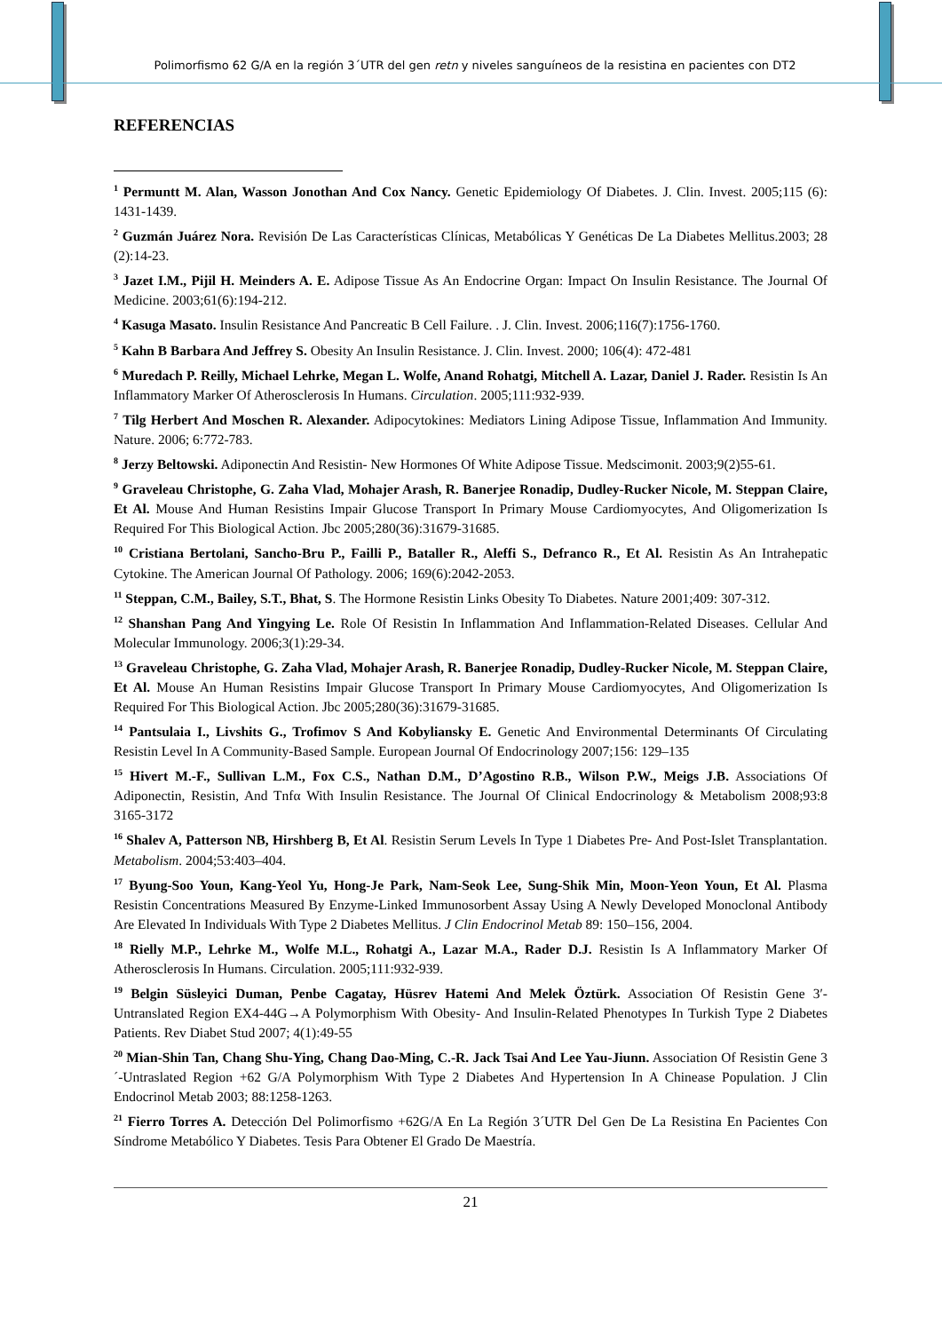Polimorfismo 62 G/A en la región 3´UTR del gen retn y niveles sanguíneos de la resistina en pacientes con DT2
REFERENCIAS
<sup>1</sup> Permuntt M. Alan, Wasson Jonothan And Cox Nancy. Genetic Epidemiology Of Diabetes. J. Clin. Invest. 2005;115 (6): 1431-1439.
<sup>2</sup> Guzmán Juárez Nora. Revisión De Las Características Clínicas, Metabólicas Y Genéticas De La Diabetes Mellitus.2003; 28 (2):14-23.
<sup>3</sup> Jazet I.M., Pijil H. Meinders A. E. Adipose Tissue As An Endocrine Organ: Impact On Insulin Resistance. The Journal Of Medicine. 2003;61(6):194-212.
<sup>4</sup> Kasuga Masato. Insulin Resistance And Pancreatic B Cell Failure. . J. Clin. Invest. 2006;116(7):1756-1760.
<sup>5</sup> Kahn B Barbara And Jeffrey S. Obesity An Insulin Resistance. J. Clin. Invest. 2000; 106(4): 472-481
<sup>6</sup> Muredach P. Reilly, Michael Lehrke, Megan L. Wolfe, Anand Rohatgi, Mitchell A. Lazar, Daniel J. Rader. Resistin Is An Inflammatory Marker Of Atherosclerosis In Humans. Circulation. 2005;111:932-939.
<sup>7</sup> Tilg Herbert And Moschen R. Alexander. Adipocytokines: Mediators Lining Adipose Tissue, Inflammation And Immunity. Nature. 2006; 6:772-783.
<sup>8</sup> Jerzy Beltowski. Adiponectin And Resistin- New Hormones Of White Adipose Tissue. Medscimonit. 2003;9(2)55-61.
<sup>9</sup> Graveleau Christophe, G. Zaha Vlad, Mohajer Arash, R. Banerjee Ronadip, Dudley-Rucker Nicole, M. Steppan Claire, Et Al. Mouse And Human Resistins Impair Glucose Transport In Primary Mouse Cardiomyocytes, And Oligomerization Is Required For This Biological Action. Jbc 2005;280(36):31679-31685.
<sup>10</sup> Cristiana Bertolani, Sancho-Bru P., Failli P., Bataller R., Aleffi S., Defranco R., Et Al. Resistin As An Intrahepatic Cytokine. The American Journal Of Pathology. 2006; 169(6):2042-2053.
<sup>11</sup> Steppan, C.M., Bailey, S.T., Bhat, S. The Hormone Resistin Links Obesity To Diabetes. Nature 2001;409: 307-312.
<sup>12</sup> Shanshan Pang And Yingying Le. Role Of Resistin In Inflammation And Inflammation-Related Diseases. Cellular And Molecular Immunology. 2006;3(1):29-34.
<sup>13</sup> Graveleau Christophe, G. Zaha Vlad, Mohajer Arash, R. Banerjee Ronadip, Dudley-Rucker Nicole, M. Steppan Claire, Et Al. Mouse An Human Resistins Impair Glucose Transport In Primary Mouse Cardiomyocytes, And Oligomerization Is Required For This Biological Action. Jbc 2005;280(36):31679-31685.
<sup>14</sup> Pantsulaia I., Livshits G., Trofimov S And Kobyliansky E. Genetic And Environmental Determinants Of Circulating Resistin Level In A Community-Based Sample. European Journal Of Endocrinology 2007;156: 129–135
<sup>15</sup> Hivert M.-F., Sullivan L.M., Fox C.S., Nathan D.M., D’Agostino R.B., Wilson P.W., Meigs J.B. Associations Of Adiponectin, Resistin, And Tnfα With Insulin Resistance. The Journal Of Clinical Endocrinology & Metabolism 2008;93:8 3165-3172
<sup>16</sup> Shalev A, Patterson NB, Hirshberg B, Et Al. Resistin Serum Levels In Type 1 Diabetes Pre- And Post-Islet Transplantation. Metabolism. 2004;53:403–404.
<sup>17</sup> Byung-Soo Youn, Kang-Yeol Yu, Hong-Je Park, Nam-Seok Lee, Sung-Shik Min, Moon-Yeon Youn, Et Al. Plasma Resistin Concentrations Measured By Enzyme-Linked Immunosorbent Assay Using A Newly Developed Monoclonal Antibody Are Elevated In Individuals With Type 2 Diabetes Mellitus. J Clin Endocrinol Metab 89: 150–156, 2004.
<sup>18</sup> Rielly M.P., Lehrke M., Wolfe M.L., Rohatgi A., Lazar M.A., Rader D.J. Resistin Is A Inflammatory Marker Of Atherosclerosis In Humans. Circulation. 2005;111:932-939.
<sup>19</sup> Belgin Süsleyici Duman, Penbe Cagatay, Hüsrev Hatemi And Melek Öztürk. Association Of Resistin Gene 3′-Untranslated Region EX4-44G→A Polymorphism With Obesity- And Insulin-Related Phenotypes In Turkish Type 2 Diabetes Patients. Rev Diabet Stud 2007; 4(1):49-55
<sup>20</sup> Mian-Shin Tan, Chang Shu-Ying, Chang Dao-Ming, C.-R. Jack Tsai And Lee Yau-Jiunn. Association Of Resistin Gene 3 ´-Untraslated Region +62 G/A Polymorphism With Type 2 Diabetes And Hypertension In A Chinease Population. J Clin Endocrinol Metab 2003; 88:1258-1263.
<sup>21</sup> Fierro Torres A. Detección Del Polimorfismo +62G/A En La Región 3´UTR Del Gen De La Resistina En Pacientes Con Síndrome Metabólico Y Diabetes. Tesis Para Obtener El Grado De Maestría.
21